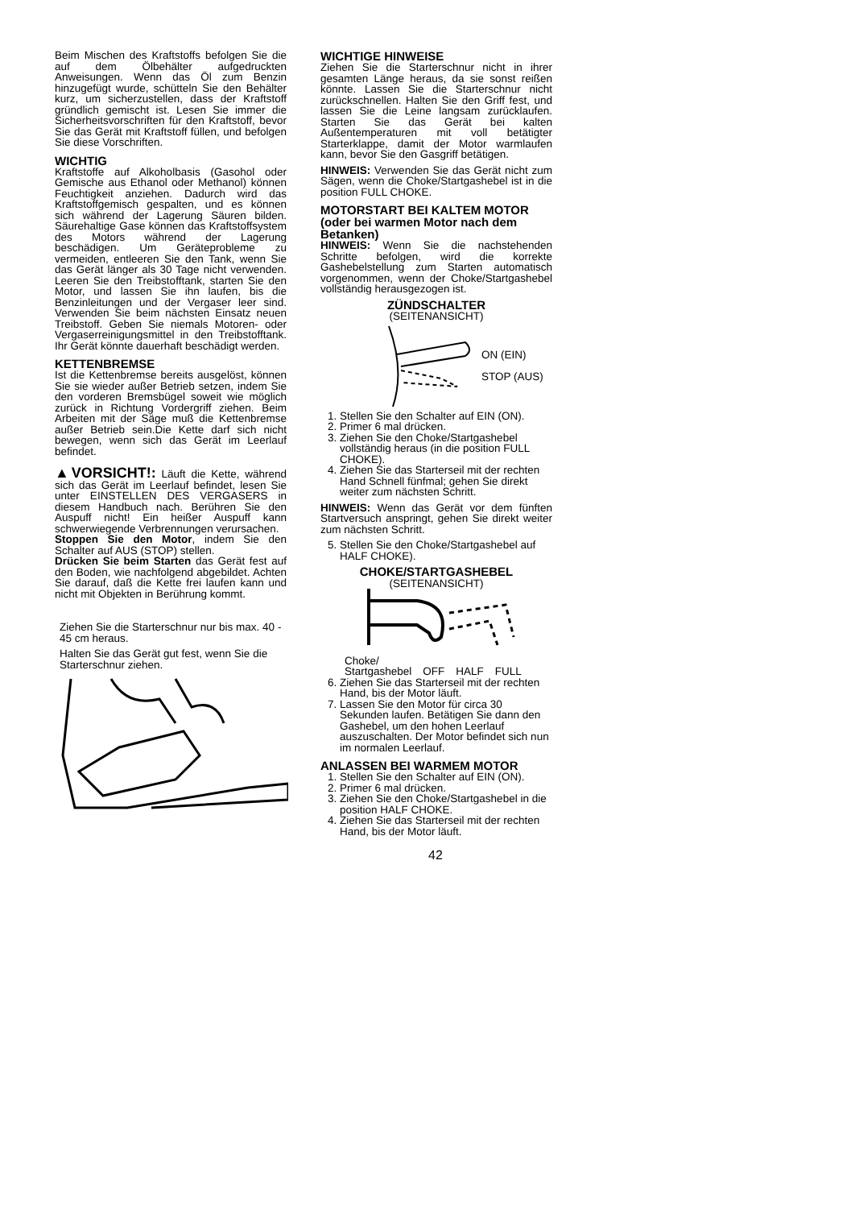Beim Mischen des Kraftstoffs befolgen Sie die auf dem Ölbehälter aufgedruckten Anweisungen. Wenn das Öl zum Benzin hinzugefügt wurde, schütteln Sie den Behälter kurz, um sicherzustellen, dass der Kraftstoff gründlich gemischt ist. Lesen Sie immer die Sicherheitsvorschriften für den Kraftstoff, bevor Sie das Gerät mit Kraftstoff füllen, und befolgen Sie diese Vorschriften.
WICHTIG
Kraftstoffe auf Alkoholbasis (Gasohol oder Gemische aus Ethanol oder Methanol) können Feuchtigkeit anziehen. Dadurch wird das Kraftstoffgemisch gespalten, und es können sich während der Lagerung Säuren bilden. Säurehaltige Gase können das Kraftstoffsystem des Motors während der Lagerung beschädigen. Um Geräteprobleme zu vermeiden, entleeren Sie den Tank, wenn Sie das Gerät länger als 30 Tage nicht verwenden. Leeren Sie den Treibstofftank, starten Sie den Motor, und lassen Sie ihn laufen, bis die Benzinleitungen und der Vergaser leer sind. Verwenden Sie beim nächsten Einsatz neuen Treibstoff. Geben Sie niemals Motoren- oder Vergaserreinigungsmittel in den Treibstofftank. Ihr Gerät könnte dauerhaft beschädigt werden.
KETTENBREMSE
Ist die Kettenbremse bereits ausgelöst, können Sie sie wieder außer Betrieb setzen, indem Sie den vorderen Bremsbügel soweit wie möglich zurück in Richtung Vordergriff ziehen. Beim Arbeiten mit der Säge muß die Kettenbremse außer Betrieb sein.Die Kette darf sich nicht bewegen, wenn sich das Gerät im Leerlauf befindet.
▲VORSICHT!: Läuft die Kette, während sich das Gerät im Leerlauf befindet, lesen Sie unter EINSTELLEN DES VERGASERS in diesem Handbuch nach. Berühren Sie den Auspuff nicht! Ein heißer Auspuff kann schwerwiegende Verbrennungen verursachen.
Stoppen Sie den Motor, indem Sie den Schalter auf AUS (STOP) stellen.
Drücken Sie beim Starten das Gerät fest auf den Boden, wie nachfolgend abgebildet. Achten Sie darauf, daß die Kette frei laufen kann und nicht mit Objekten in Berührung kommt.
Ziehen Sie die Starterschnur nur bis max. 40 - 45 cm heraus.
Halten Sie das Gerät gut fest, wenn Sie die Starterschnur ziehen.
WICHTIGE HINWEISE
Ziehen Sie die Starterschnur nicht in ihrer gesamten Länge heraus, da sie sonst reißen könnte. Lassen Sie die Starterschnur nicht zurückschnellen. Halten Sie den Griff fest, und lassen Sie die Leine langsam zurücklaufen. Starten Sie das Gerät bei kalten Außentemperaturen mit voll betätigter Starterklappe, damit der Motor warmlaufen kann, bevor Sie den Gasgriff betätigen.
HINWEIS: Verwenden Sie das Gerät nicht zum Sägen, wenn die Choke/Startgashebel ist in die position FULL CHOKE.
MOTORSTART BEI KALTEM MOTOR (oder bei warmen Motor nach dem Betanken)
HINWEIS: Wenn Sie die nachstehenden Schritte befolgen, wird die korrekte Gashebelstellung zum Starten automatisch vorgenommen, wenn der Choke/Startgashebel vollständig herausgezogen ist.
ZÜNDSCHALTER
(SEITENANSICHT)
ON (EIN)
STOP (AUS)
1. Stellen Sie den Schalter auf EIN (ON).
2. Primer 6 mal drücken.
3. Ziehen Sie den Choke/Startgashebel vollständig heraus (in die position FULL CHOKE).
4. Ziehen Sie das Starterseil mit der rechten Hand Schnell fünfmal; gehen Sie direkt weiter zum nächsten Schritt.
HINWEIS: Wenn das Gerät vor dem fünften Startversuch anspringt, gehen Sie direkt weiter zum nächsten Schritt.
5. Stellen Sie den Choke/Startgashebel auf HALF CHOKE).
CHOKE/STARTGASHEBEL
(SEITENANSICHT)
Choke/
Startgashebel OFF HALF FULL
6. Ziehen Sie das Starterseil mit der rechten Hand, bis der Motor läuft.
7. Lassen Sie den Motor für circa 30 Sekunden laufen. Betätigen Sie dann den Gashebel, um den hohen Leerlauf auszuschalten. Der Motor befindet sich nun im normalen Leerlauf.
ANLASSEN BEI WARMEM MOTOR
1. Stellen Sie den Schalter auf EIN (ON).
2. Primer 6 mal drücken.
3. Ziehen Sie den Choke/Startgashebel in die position HALF CHOKE.
4. Ziehen Sie das Starterseil mit der rechten Hand, bis der Motor läuft.
42